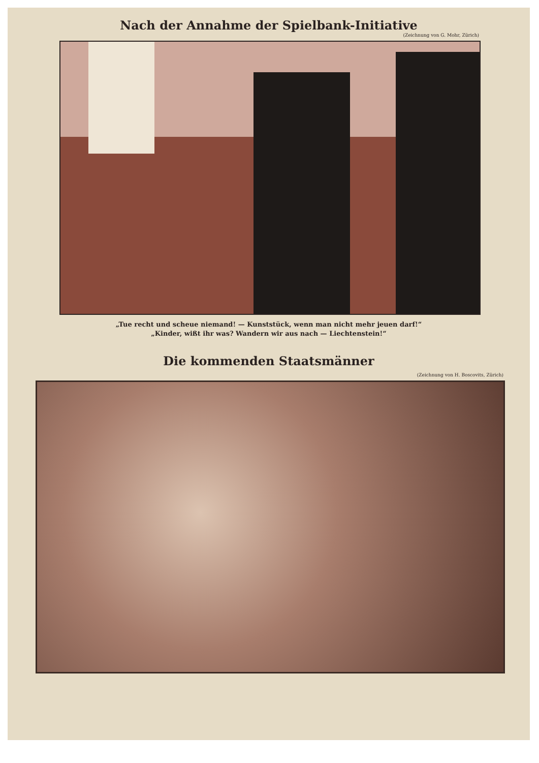Nach der Annahme der Spielbank-Initiative
(Zeichnung von G. Mohr, Zürich)
„Tue recht und scheue niemand! — Kunststück, wenn man nicht mehr jeuen darf!“
„Kinder, wißt ihr was? Wandern wir aus nach — Liechtenstein!“
Die kommenden Staatsmänner
(Zeichnung von H. Boscovits, Zürich)